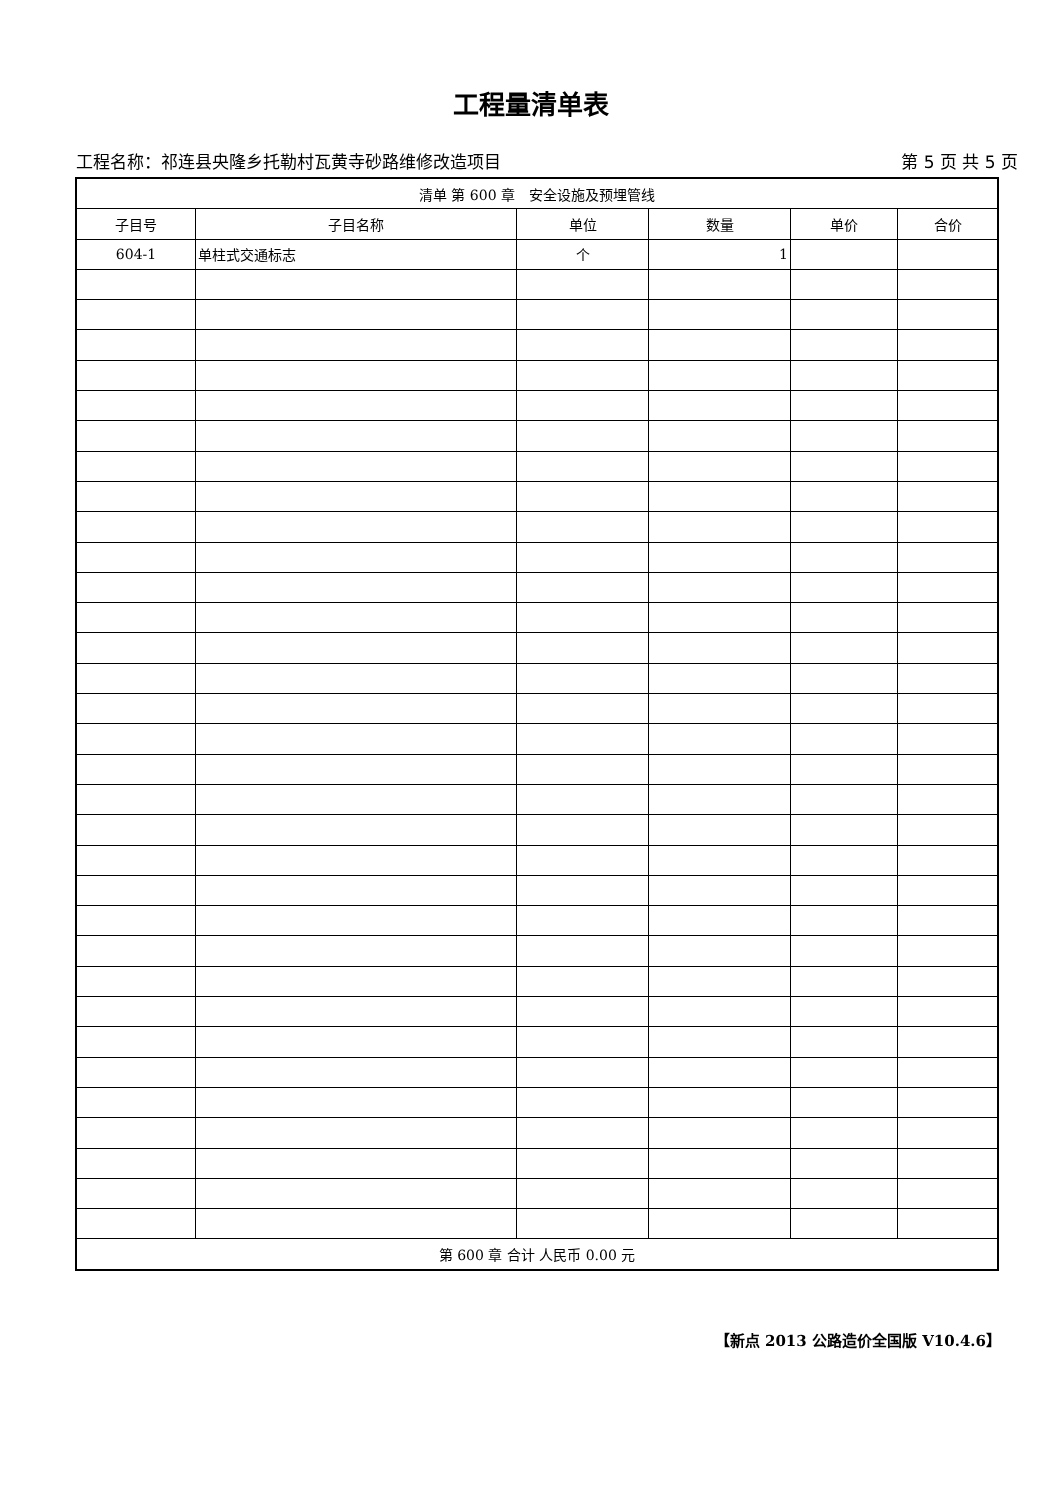工程量清单表
工程名称：祁连县央隆乡托勒村瓦黄寺砂路维修改造项目 第 5 页 共 5 页
| 清单 第 600 章 安全设施及预埋管线 | | | | | |
| --- | --- | --- | --- | --- | --- |
| 子目号 | 子目名称 | 单位 | 数量 | 单价 | 合价 |
| 604-1 | 单柱式交通标志 | 个 | 1 | | |
| 第 600 章 合计 人民币 0.00 元 | | | | | |
【新点 2013 公路造价全国版 V10.4.6】